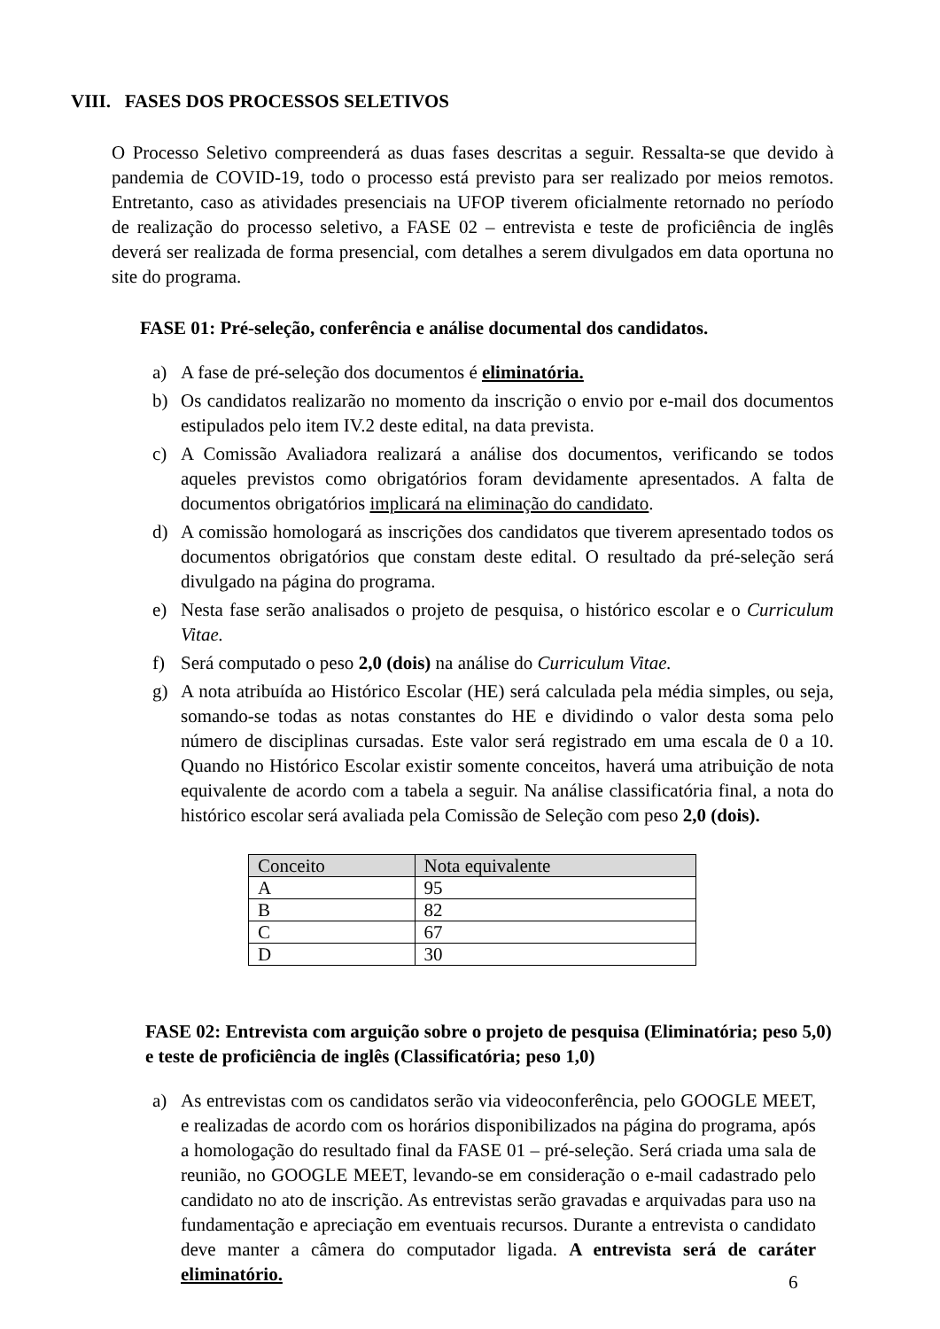VIII. FASES DOS PROCESSOS SELETIVOS
O Processo Seletivo compreenderá as duas fases descritas a seguir. Ressalta-se que devido à pandemia de COVID-19, todo o processo está previsto para ser realizado por meios remotos. Entretanto, caso as atividades presenciais na UFOP tiverem oficialmente retornado no período de realização do processo seletivo, a FASE 02 – entrevista e teste de proficiência de inglês deverá ser realizada de forma presencial, com detalhes a serem divulgados em data oportuna no site do programa.
FASE 01: Pré-seleção, conferência e análise documental dos candidatos.
a) A fase de pré-seleção dos documentos é eliminatória.
b) Os candidatos realizarão no momento da inscrição o envio por e-mail dos documentos estipulados pelo item IV.2 deste edital, na data prevista.
c) A Comissão Avaliadora realizará a análise dos documentos, verificando se todos aqueles previstos como obrigatórios foram devidamente apresentados. A falta de documentos obrigatórios implicará na eliminação do candidato.
d) A comissão homologará as inscrições dos candidatos que tiverem apresentado todos os documentos obrigatórios que constam deste edital. O resultado da pré-seleção será divulgado na página do programa.
e) Nesta fase serão analisados o projeto de pesquisa, o histórico escolar e o Curriculum Vitae.
f) Será computado o peso 2,0 (dois) na análise do Curriculum Vitae.
g) A nota atribuída ao Histórico Escolar (HE) será calculada pela média simples, ou seja, somando-se todas as notas constantes do HE e dividindo o valor desta soma pelo número de disciplinas cursadas. Este valor será registrado em uma escala de 0 a 10. Quando no Histórico Escolar existir somente conceitos, haverá uma atribuição de nota equivalente de acordo com a tabela a seguir. Na análise classificatória final, a nota do histórico escolar será avaliada pela Comissão de Seleção com peso 2,0 (dois).
| Conceito | Nota equivalente |
| --- | --- |
| A | 95 |
| B | 82 |
| C | 67 |
| D | 30 |
FASE 02: Entrevista com arguição sobre o projeto de pesquisa (Eliminatória; peso 5,0) e teste de proficiência de inglês (Classificatória; peso 1,0)
a) As entrevistas com os candidatos serão via videoconferência, pelo GOOGLE MEET, e realizadas de acordo com os horários disponibilizados na página do programa, após a homologação do resultado final da FASE 01 – pré-seleção. Será criada uma sala de reunião, no GOOGLE MEET, levando-se em consideração o e-mail cadastrado pelo candidato no ato de inscrição. As entrevistas serão gravadas e arquivadas para uso na fundamentação e apreciação em eventuais recursos. Durante a entrevista o candidato deve manter a câmera do computador ligada. A entrevista será de caráter eliminatório.
6